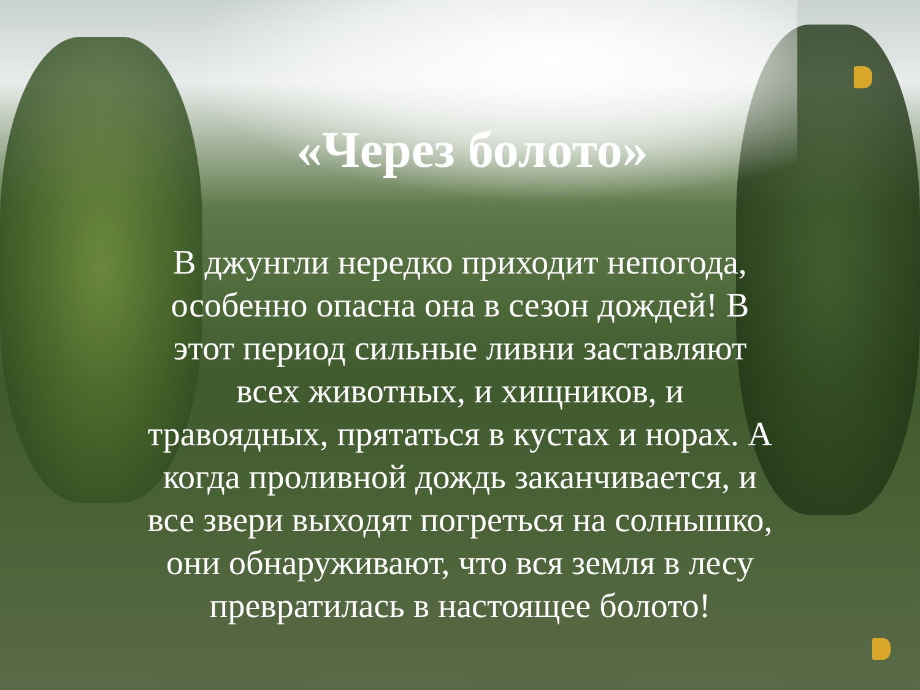«Через болото»
В джунгли нередко приходит непогода, особенно опасна она в сезон дождей! В этот период сильные ливни заставляют всех животных, и хищников, и травоядных, прятаться в кустах и норах. А когда проливной дождь заканчивается, и все звери выходят погреться на солнышко, они обнаруживают, что вся земля в лесу превратилась в настоящее болото!